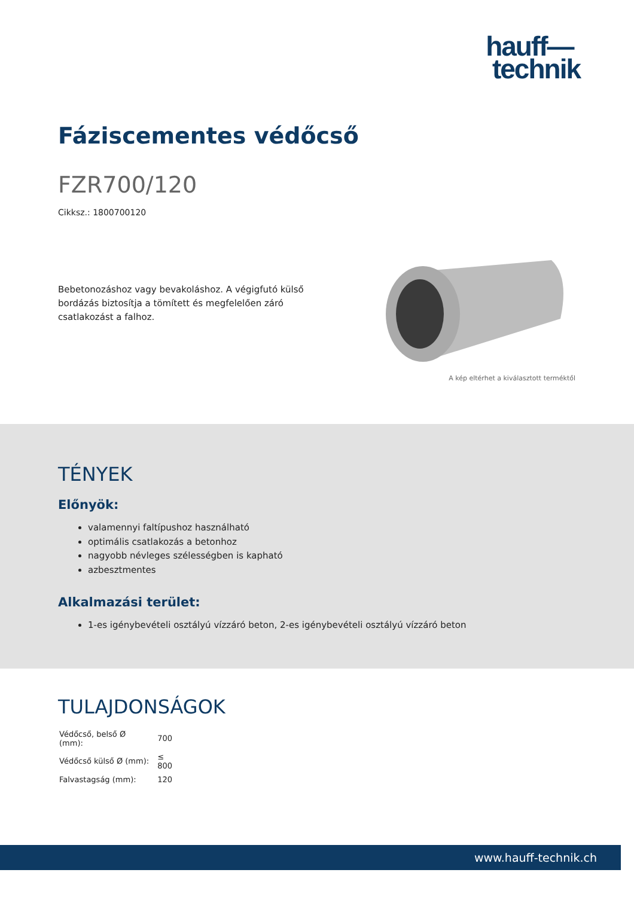hauff—
technik
Fáziscementes védőcső
FZR700/120
Cikksz.: 1800700120
Bebetonozáshoz vagy bevakoláshoz. A végigfutó külső bordázás biztosítja a tömített és megfelelően záró csatlakozást a falhoz.
A kép eltérhet a kiválasztott terméktől
TÉNYEK
Előnyök:
valamennyi faltípushoz használható
optimális csatlakozás a betonhoz
nagyobb névleges szélességben is kapható
azbesztmentes
Alkalmazási terület:
1-es igénybevételi osztályú vízzáró beton, 2-es igénybevételi osztályú vízzáró beton
TULAJDONSÁGOK
| Védőcső, belső Ø (mm): | 700 |
| Védőcső külső Ø (mm): | ≤ 800 |
| Falvastagság (mm): | 120 |
www.hauff-technik.ch